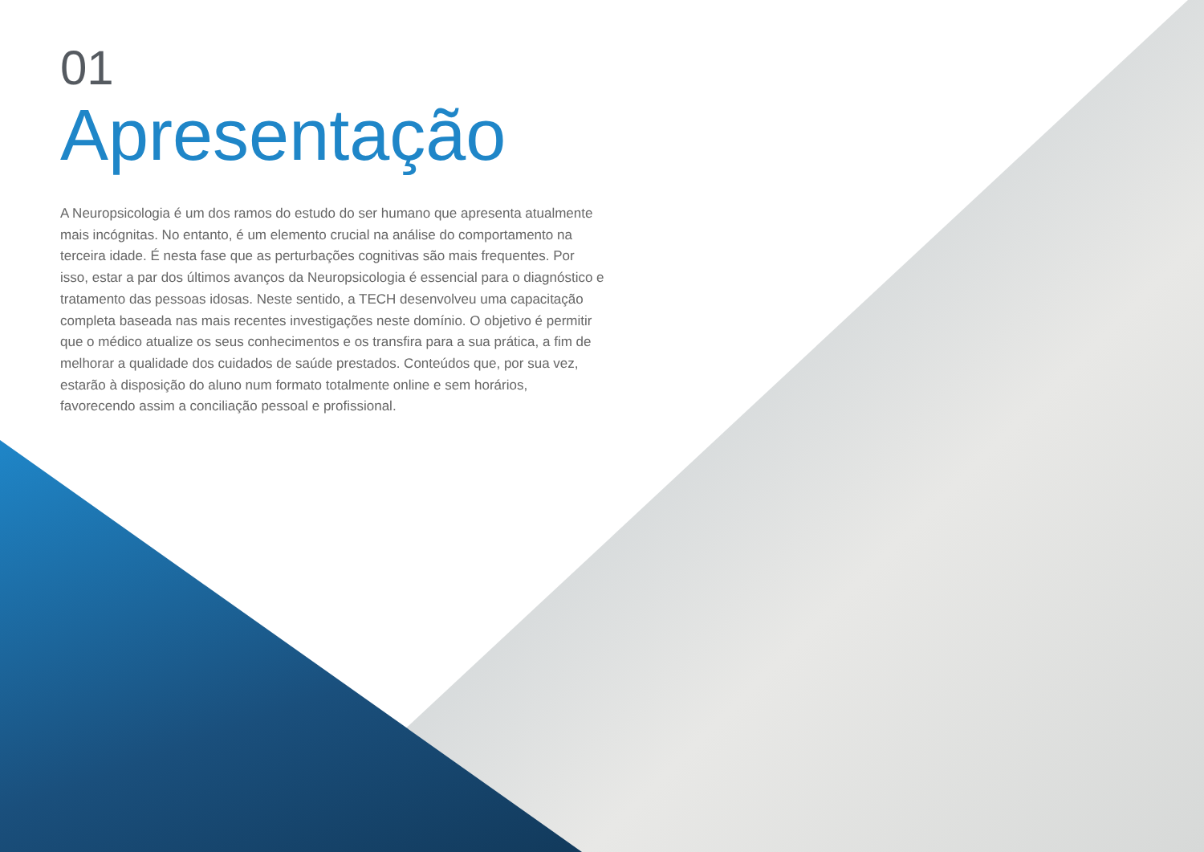01
Apresentação
A Neuropsicologia é um dos ramos do estudo do ser humano que apresenta atualmente mais incógnitas. No entanto, é um elemento crucial na análise do comportamento na terceira idade. É nesta fase que as perturbações cognitivas são mais frequentes. Por isso, estar a par dos últimos avanços da Neuropsicologia é essencial para o diagnóstico e tratamento das pessoas idosas. Neste sentido, a TECH desenvolveu uma capacitação completa baseada nas mais recentes investigações neste domínio. O objetivo é permitir que o médico atualize os seus conhecimentos e os transfira para a sua prática, a fim de melhorar a qualidade dos cuidados de saúde prestados. Conteúdos que, por sua vez, estarão à disposição do aluno num formato totalmente online e sem horários, favorecendo assim a conciliação pessoal e profissional.